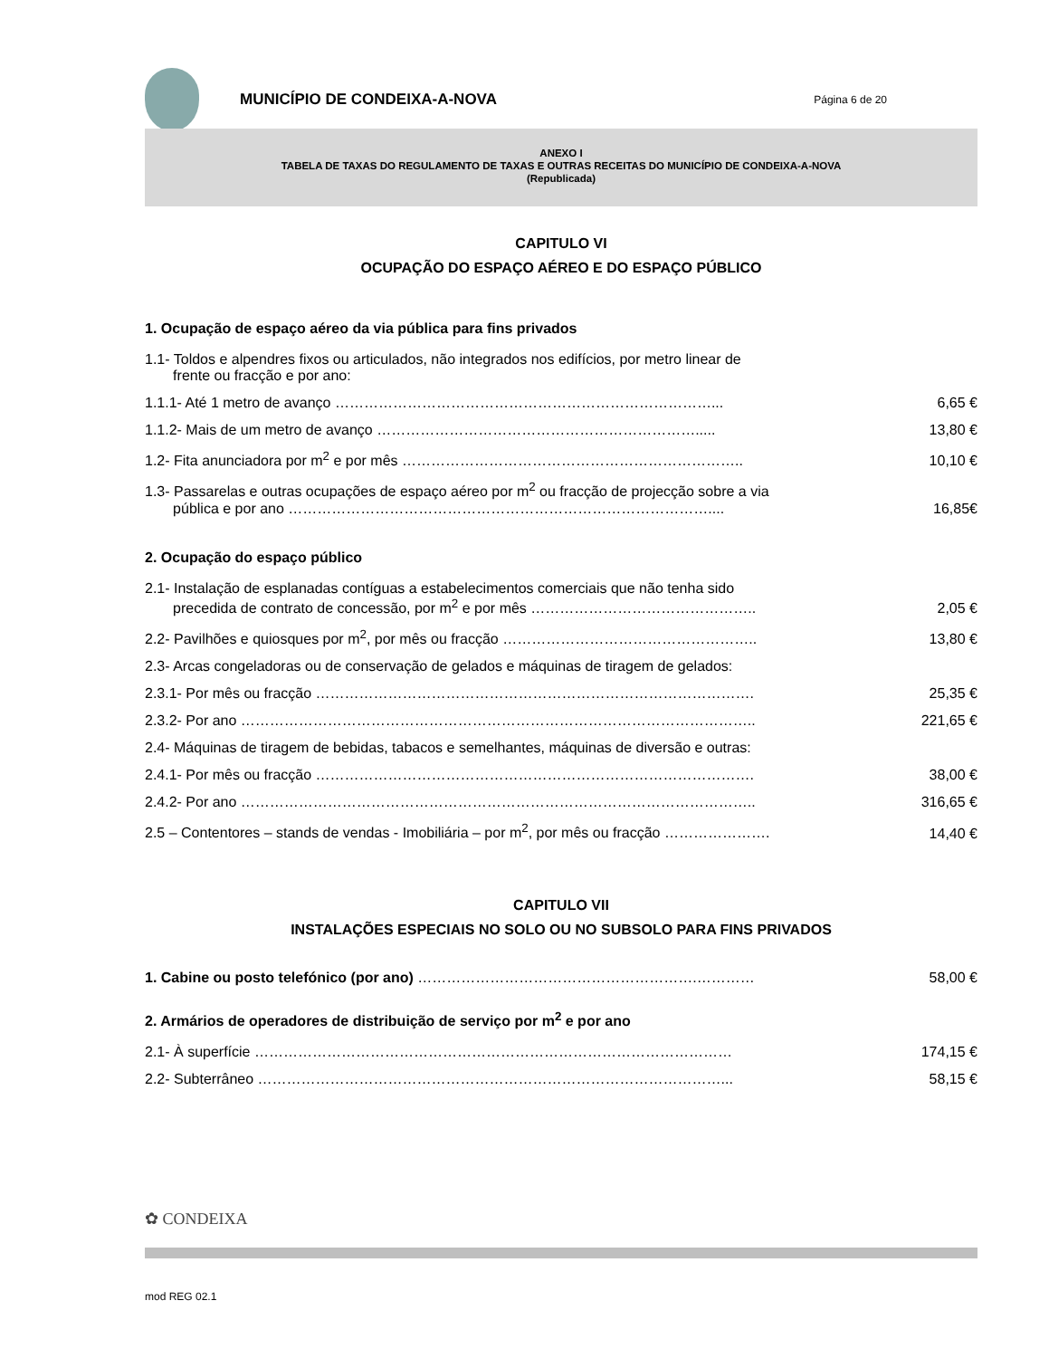MUNICÍPIO DE CONDEIXA-A-NOVA
Página 6 de 20
ANEXO I
TABELA DE TAXAS DO REGULAMENTO DE TAXAS E OUTRAS RECEITAS DO MUNICÍPIO DE CONDEIXA-A-NOVA
(Republicada)
CAPITULO VI
OCUPAÇÃO DO ESPAÇO AÉREO E DO ESPAÇO PÚBLICO
1. Ocupação de espaço aéreo da via pública para fins privados
| 1.1- Toldos e alpendres fixos ou articulados, não integrados nos edifícios, por metro linear de frente ou fracção e por ano: | |
| 1.1.1- Até 1 metro de avanço ……………………………………………………………………... | 6,65 € |
| 1.1.2- Mais de um metro de avanço …………………………………………………………..... | 13,80 € |
| 1.2- Fita anunciadora por m<sup>2</sup> e por mês …………………………………………………………….. | 10,10 € |
| 1.3- Passarelas e outras ocupações de espaço aéreo por m<sup>2</sup> ou fracção de projecção sobre a via pública e por ano …………………………………………………………………………….... | 16,85€ |
2. Ocupação do espaço público
| 2.1- Instalação de esplanadas contíguas a estabelecimentos comerciais que não tenha sido precedida de contrato de concessão, por m<sup>2</sup> e por mês ……………………………………….. | 2,05 € |
| 2.2- Pavilhões e quiosques por m<sup>2</sup>, por mês ou fracção …………………………………………….. | 13,80 € |
| 2.3- Arcas congeladoras ou de conservação de gelados e máquinas de tiragem de gelados: | |
| 2.3.1- Por mês ou fracção ………………………………………………………………………………. | 25,35 € |
| 2.3.2- Por ano …………………………………………………………………………………………….. | 221,65 € |
| 2.4- Máquinas de tiragem de bebidas, tabacos e semelhantes, máquinas de diversão e outras: | |
| 2.4.1- Por mês ou fracção ………………………………………………………………………………. | 38,00 € |
| 2.4.2- Por ano …………………………………………………………………………………………….. | 316,65 € |
| 2.5 – Contentores – stands de vendas - Imobiliária – por m<sup>2</sup>, por mês ou fracção …………………. | 14,40 € |
CAPITULO VII
INSTALAÇÕES ESPECIAIS NO SOLO OU NO SUBSOLO PARA FINS PRIVADOS
| 1. Cabine ou posto telefónico (por ano) ………………………………………………….………… | 58,00 € |
2. Armários de operadores de distribuição de serviço por m<sup>2</sup> e por ano
| 2.1- À superfície ……………………………………………………………………………………… | 174,15 € |
| 2.2- Subterrâneo ……………………………………………………………………………………... | 58,15 € |
✿ CONDEIXA
mod REG 02.1